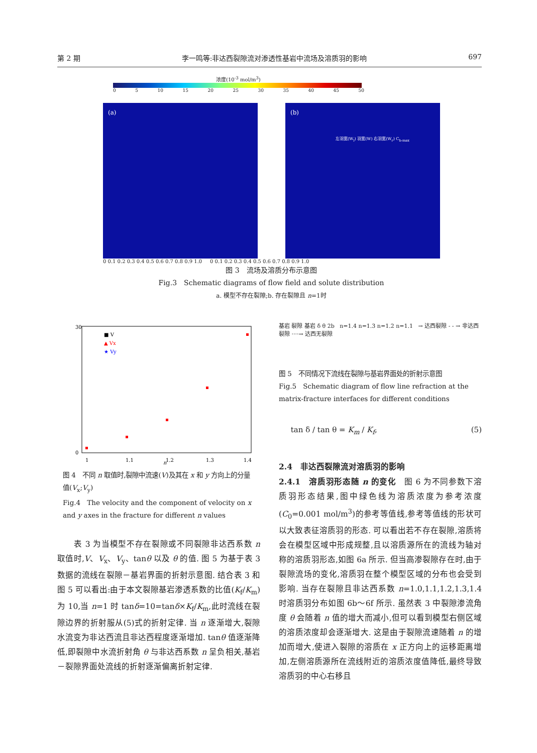第 2 期 李一鸣等:非达西裂隙流对渗透性基岩中流场及溶质羽的影响 697
浓度(10<sup>-3</sup> mol/m<sup>3</sup>)
0 5 10 15 20 25 30 35 40 45 50
(a)
(b)
左羽宽(W<sub>l</sub>) 羽宽(W) 右羽宽(W<sub>r</sub>) C<sub>b-max</sub>
0 0.1 0.2 0.3 0.4 0.5 0.6 0.7 0.8 0.9 1.0 0 0.1 0.2 0.3 0.4 0.5 0.6 0.7 0.8 0.9 1.0
图 3　流场及溶质分布示意图
Fig.3　Schematic diagrams of flow field and solute distribution
a. 模型不存在裂隙;b. 存在裂隙且 n=1时
30
0
n
1
1.1
1.2
1.3
1.4
■ V
▲ Vx
★ Vy
图 4　不同 n 取值时,裂隙中流速(V)及其在 x 和 y 方向上的分量值(V<sub>x</sub>;V<sub>y</sub>)
Fig.4　The velocity and the component of velocity on x and y axes in the fracture for different n values
基岩 裂隙 基岩 δ θ 2b n=1.4 n=1.3 n=1.2 n=1.1 → 达西裂隙 - - → 非达西裂隙 ····→ 达西无裂隙
图 5　不同情况下流线在裂隙与基岩界面处的折射示意图
Fig.5　Schematic diagram of flow line refraction at the matrix-fracture interfaces for different conditions
tan δ / tan θ = K<sub>m</sub> / K<sub>f</sub>, (5)
　　表 3 为当模型不存在裂隙或不同裂隙非达西系数 n 取值时,V、V<sub>x</sub>、V<sub>y</sub>、tanθ 以及 θ 的值. 图 5 为基于表 3 数据的流线在裂隙－基岩界面的折射示意图. 结合表 3 和图 5 可以看出:由于本文裂隙基岩渗透系数的比值(K<sub>f</sub>/K<sub>m</sub>)为 10,当 n=1 时 tanδ=10=tanδ×K<sub>f</sub>/K<sub>m</sub>,此时流线在裂隙边界的折射服从(5)式的折射定律. 当 n 逐渐增大,裂隙水流变为非达西流且非达西程度逐渐增加. tanθ 值逐渐降低,即裂隙中水流折射角 θ 与非达西系数 n 呈负相关,基岩－裂隙界面处流线的折射逐渐偏离折射定律.
2.4　非达西裂隙流对溶质羽的影响
2.4.1　溶质羽形态随 n 的变化　图 6 为不同参数下溶质羽形态结果,图中绿色线为溶质浓度为参考浓度(C<sub>0</sub>=0.001 mol/m<sup>3</sup>)的参考等值线,参考等值线的形状可以大致表征溶质羽的形态. 可以看出若不存在裂隙,溶质将会在模型区域中形成规整,且以溶质源所在的流线为轴对称的溶质羽形态,如图 6a 所示. 但当高渗裂隙存在时,由于裂隙流场的变化,溶质羽在整个模型区域的分布也会受到影响. 当存在裂隙且非达西系数 n=1.0,1.1,1.2,1.3,1.4 时溶质羽分布如图 6b～6f 所示. 虽然表 3 中裂隙渗流角度 θ 会随着 n 值的增大而减小,但可以看到模型右侧区域的溶质浓度却会逐渐增大. 这是由于裂隙流速随着 n 的增加而增大,使进入裂隙的溶质在 x 正方向上的运移距离增加,左侧溶质源所在流线附近的溶质浓度值降低,最终导致溶质羽的中心右移且